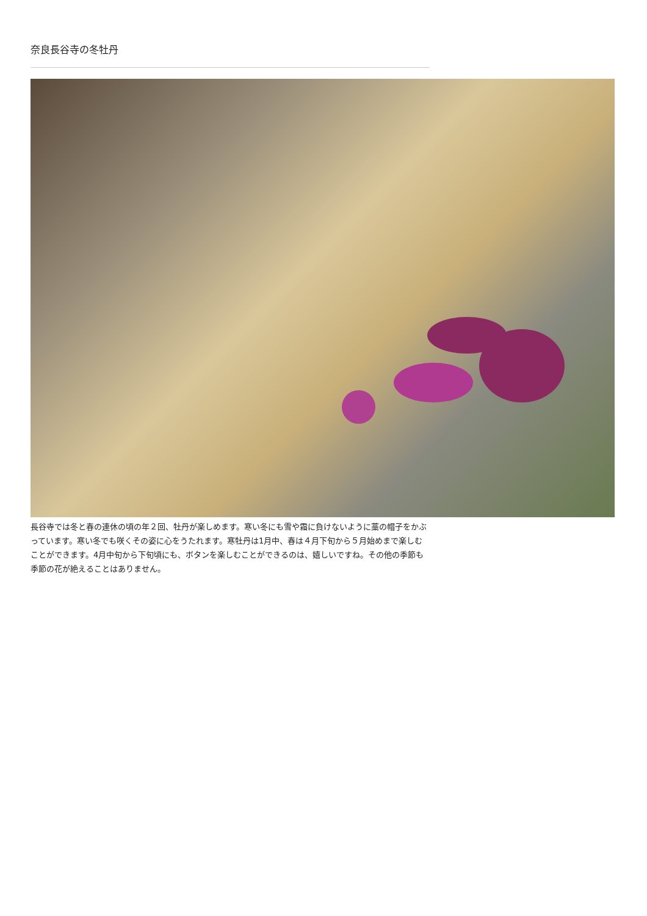奈良長谷寺の冬牡丹
長谷寺では冬と春の連休の頃の年２回、牡丹が楽しめます。寒い冬にも雪や霜に負けないように藁の帽子をかぶっています。寒い冬でも咲くその姿に心をうたれます。寒牡丹は1月中、春は４月下旬から５月始めまで楽しむことができます。4月中旬から下旬頃にも、ボタンを楽しむことができるのは、嬉しいですね。その他の季節も季節の花が絶えることはありません。